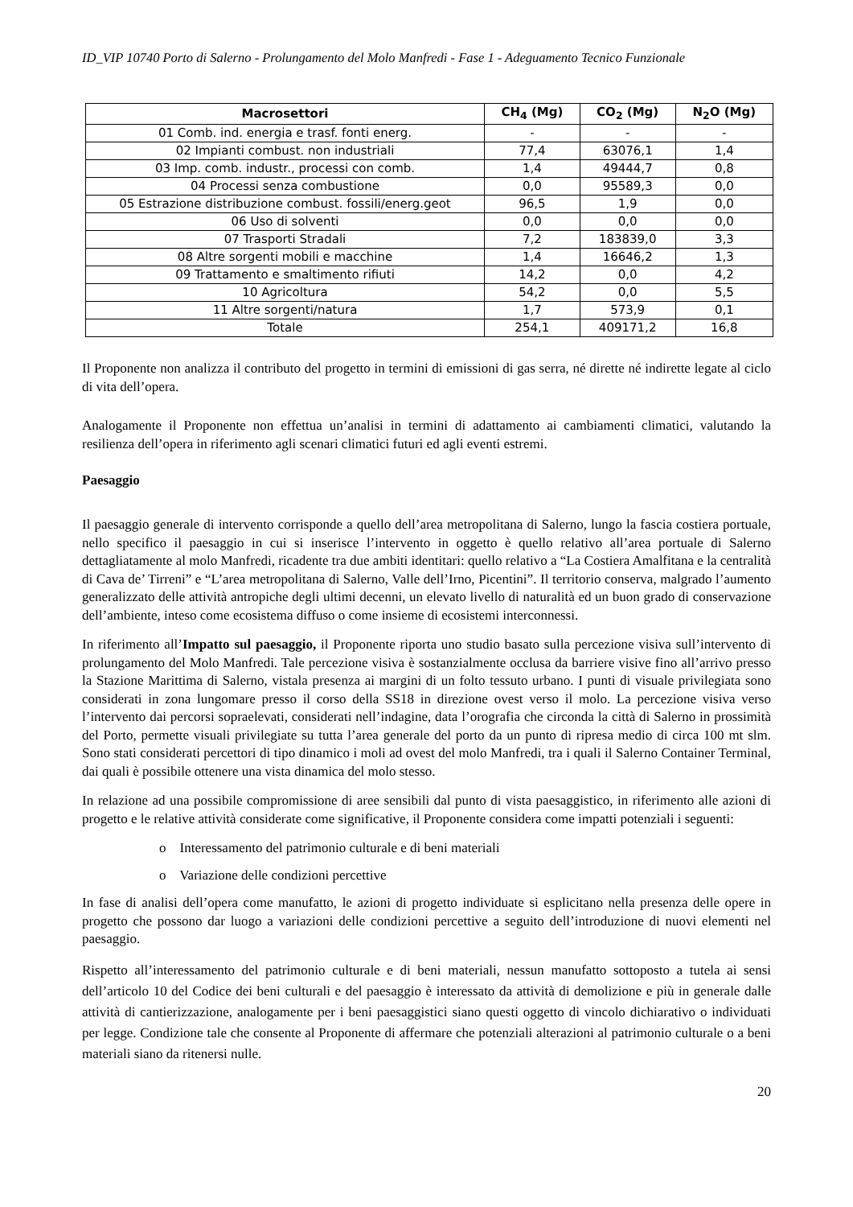ID_VIP 10740 Porto di Salerno - Prolungamento del Molo Manfredi - Fase 1 - Adeguamento Tecnico Funzionale
| Macrosettori | CH<sub>4</sub> (Mg) | CO<sub>2</sub> (Mg) | N<sub>2</sub>O (Mg) |
| --- | --- | --- | --- |
| 01 Comb. ind. energia e trasf. fonti energ. | - | - | - |
| 02 Impianti combust. non industriali | 77,4 | 63076,1 | 1,4 |
| 03 Imp. comb. industr., processi con comb. | 1,4 | 49444,7 | 0,8 |
| 04 Processi senza combustione | 0,0 | 95589,3 | 0,0 |
| 05 Estrazione distribuzione combust. fossili/energ.geot | 96,5 | 1,9 | 0,0 |
| 06 Uso di solventi | 0,0 | 0,0 | 0,0 |
| 07 Trasporti Stradali | 7,2 | 183839,0 | 3,3 |
| 08 Altre sorgenti mobili e macchine | 1,4 | 16646,2 | 1,3 |
| 09 Trattamento e smaltimento rifiuti | 14,2 | 0,0 | 4,2 |
| 10 Agricoltura | 54,2 | 0,0 | 5,5 |
| 11 Altre sorgenti/natura | 1,7 | 573,9 | 0,1 |
| Totale | 254,1 | 409171,2 | 16,8 |
Il Proponente non analizza il contributo del progetto in termini di emissioni di gas serra, né dirette né indirette legate al ciclo di vita dell’opera.
Analogamente il Proponente non effettua un’analisi in termini di adattamento ai cambiamenti climatici, valutando la resilienza dell’opera in riferimento agli scenari climatici futuri ed agli eventi estremi.
Paesaggio
Il paesaggio generale di intervento corrisponde a quello dell’area metropolitana di Salerno, lungo la fascia costiera portuale, nello specifico il paesaggio in cui si inserisce l’intervento in oggetto è quello relativo all’area portuale di Salerno dettagliatamente al molo Manfredi, ricadente tra due ambiti identitari: quello relativo a “La Costiera Amalfitana e la centralità di Cava de’ Tirreni” e “L’area metropolitana di Salerno, Valle dell’Irno, Picentini”. Il territorio conserva, malgrado l’aumento generalizzato delle attività antropiche degli ultimi decenni, un elevato livello di naturalità ed un buon grado di conservazione dell’ambiente, inteso come ecosistema diffuso o come insieme di ecosistemi interconnessi.
In riferimento all’Impatto sul paesaggio, il Proponente riporta uno studio basato sulla percezione visiva sull’intervento di prolungamento del Molo Manfredi. Tale percezione visiva è sostanzialmente occlusa da barriere visive fino all’arrivo presso la Stazione Marittima di Salerno, vistala presenza ai margini di un folto tessuto urbano. I punti di visuale privilegiata sono considerati in zona lungomare presso il corso della SS18 in direzione ovest verso il molo. La percezione visiva verso l’intervento dai percorsi sopraelevati, considerati nell’indagine, data l’orografia che circonda la città di Salerno in prossimità del Porto, permette visuali privilegiate su tutta l’area generale del porto da un punto di ripresa medio di circa 100 mt slm. Sono stati considerati percettori di tipo dinamico i moli ad ovest del molo Manfredi, tra i quali il Salerno Container Terminal, dai quali è possibile ottenere una vista dinamica del molo stesso.
In relazione ad una possibile compromissione di aree sensibili dal punto di vista paesaggistico, in riferimento alle azioni di progetto e le relative attività considerate come significative, il Proponente considera come impatti potenziali i seguenti:
o Interessamento del patrimonio culturale e di beni materiali
o Variazione delle condizioni percettive
In fase di analisi dell’opera come manufatto, le azioni di progetto individuate si esplicitano nella presenza delle opere in progetto che possono dar luogo a variazioni delle condizioni percettive a seguito dell’introduzione di nuovi elementi nel paesaggio.
Rispetto all’interessamento del patrimonio culturale e di beni materiali, nessun manufatto sottoposto a tutela ai sensi dell’articolo 10 del Codice dei beni culturali e del paesaggio è interessato da attività di demolizione e più in generale dalle attività di cantierizzazione, analogamente per i beni paesaggistici siano questi oggetto di vincolo dichiarativo o individuati per legge. Condizione tale che consente al Proponente di affermare che potenziali alterazioni al patrimonio culturale o a beni materiali siano da ritenersi nulle.
20